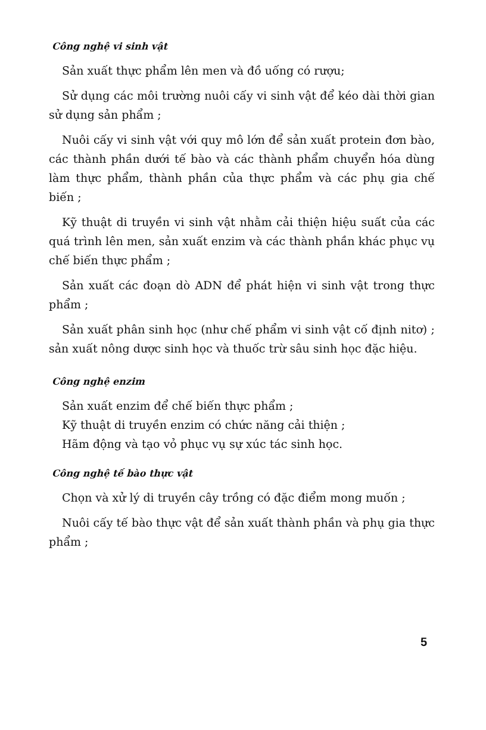Công nghệ vi sinh vật
Sản xuất thực phẩm lên men và đồ uống có rượu;
Sử dụng các môi trường nuôi cấy vi sinh vật để kéo dài thời gian sử dụng sản phẩm ;
Nuôi cấy vi sinh vật với quy mô lớn để sản xuất protein đơn bào, các thành phần dưới tế bào và các thành phẩm chuyển hóa dùng làm thực phẩm, thành phần của thực phẩm và các phụ gia chế biến ;
Kỹ thuật di truyền vi sinh vật nhằm cải thiện hiệu suất của các quá trình lên men, sản xuất enzim và các thành phần khác phục vụ chế biến thực phẩm ;
Sản xuất các đoạn dò ADN để phát hiện vi sinh vật trong thực phẩm ;
Sản xuất phân sinh học (như chế phẩm vi sinh vật cố định nitơ) ; sản xuất nông dược sinh học và thuốc trừ sâu sinh học đặc hiệu.
Công nghệ enzim
Sản xuất enzim để chế biến thực phẩm ;
Kỹ thuật di truyền enzim có chức năng cải thiện ;
Hãm động và tạo vỏ phục vụ sự xúc tác sinh học.
Công nghệ tế bào thực vật
Chọn và xử lý di truyền cây trồng có đặc điểm mong muốn ;
Nuôi cấy tế bào thực vật để sản xuất thành phần và phụ gia thực phẩm ;
5